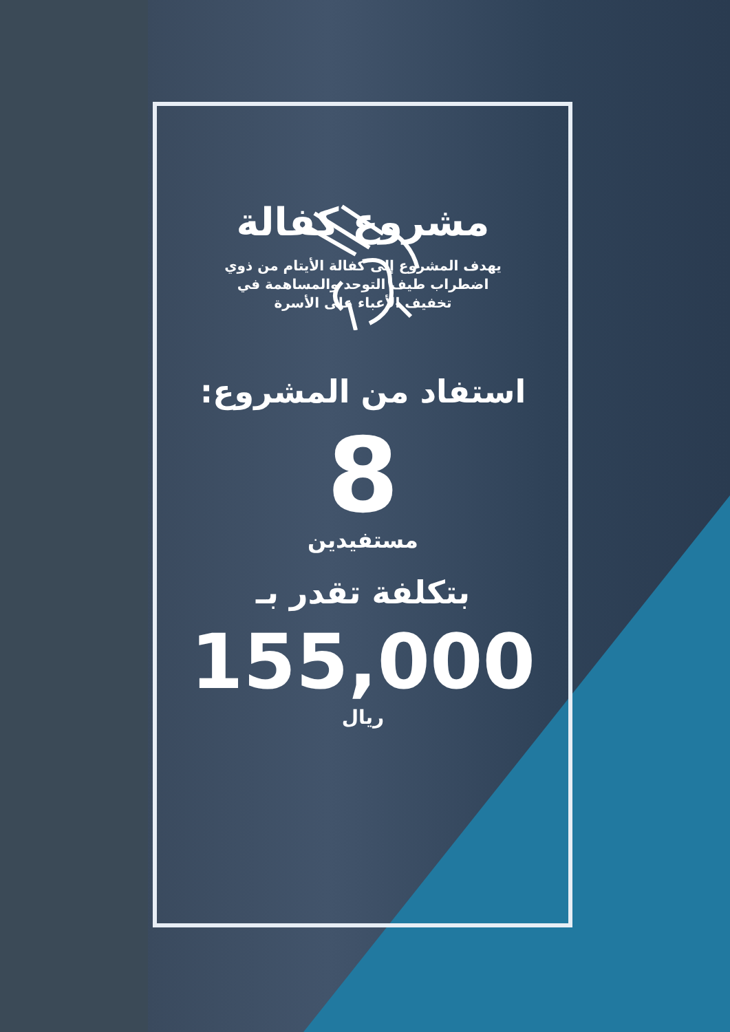مشروع كفالة
يهدف المشروع إلى كفالة الأيتام من ذوي اضطراب طيف التوحد والمساهمة في تخفيف الأعباء على الأسرة
استفاد من المشروع:
8
مستفيدين
بتكلفة تقدر بـ
155,000
ريال